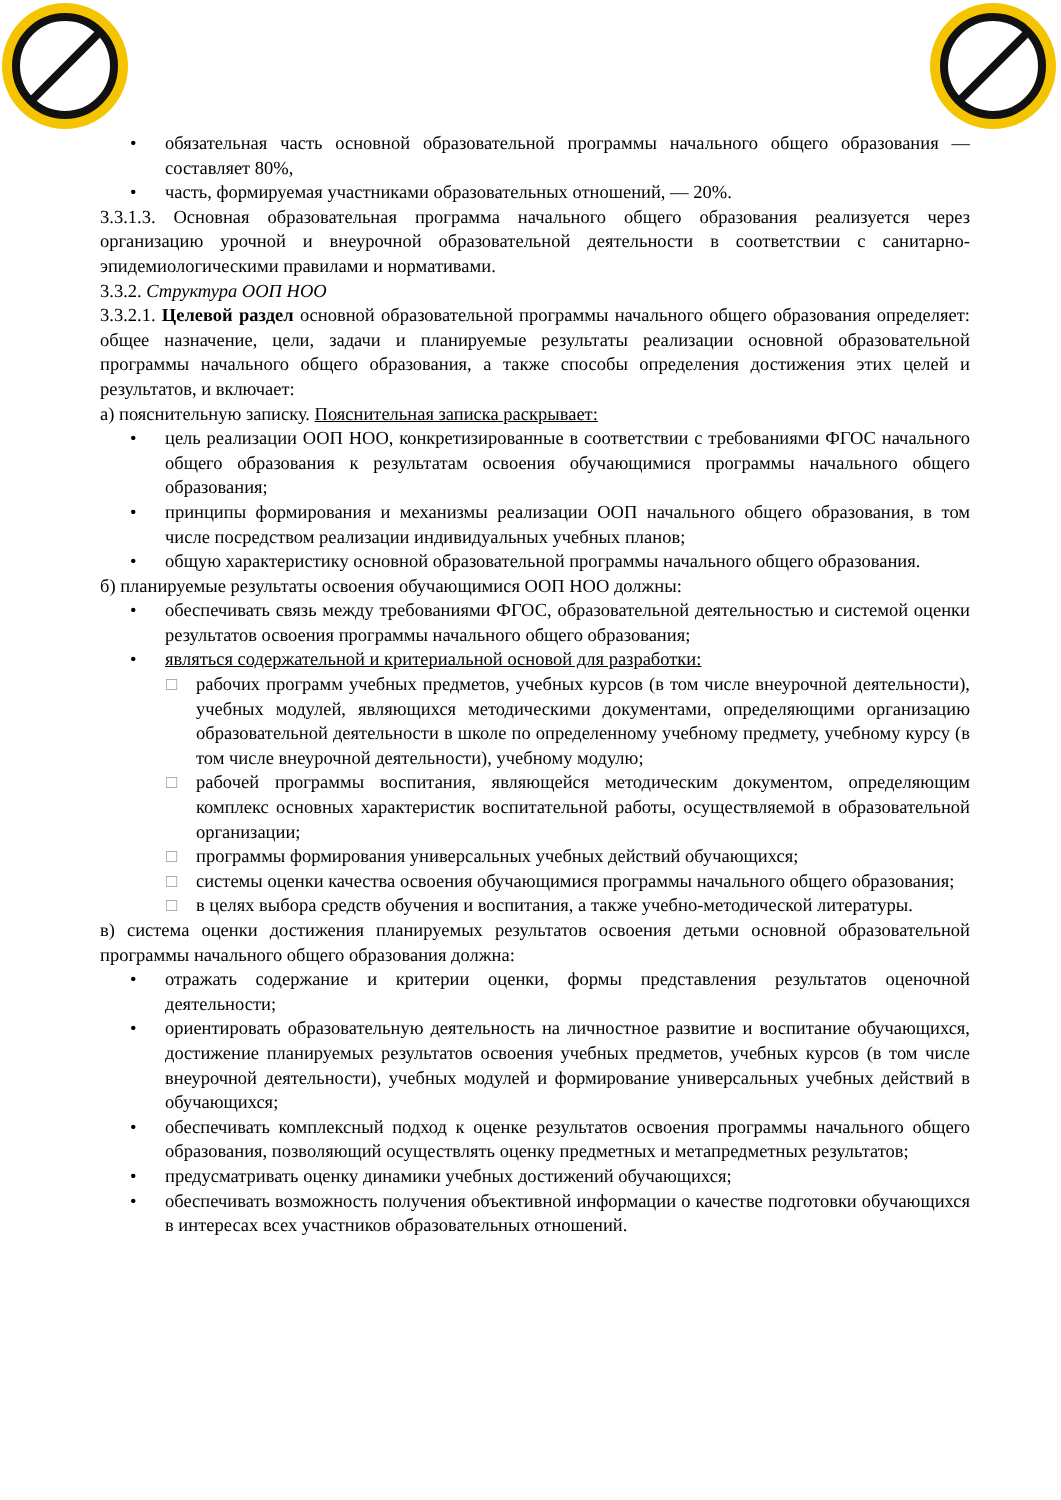• обязательная часть основной образовательной программы начального общего образования — составляет 80%,
• часть, формируемая участниками образовательных отношений, — 20%.
3.3.1.3. Основная образовательная программа начального общего образования реализуется через организацию урочной и внеурочной образовательной деятельности в соответствии с санитарно-эпидемиологическими правилами и нормативами.
3.3.2. Структура ООП НОО
3.3.2.1. Целевой раздел основной образовательной программы начального общего образования определяет: общее назначение, цели, задачи и планируемые результаты реализации основной образовательной программы начального общего образования, а также способы определения достижения этих целей и результатов, и включает:
а) пояснительную записку. Пояснительная записка раскрывает:
• цель реализации ООП НОО, конкретизированные в соответствии с требованиями ФГОС начального общего образования к результатам освоения обучающимися программы начального общего образования;
• принципы формирования и механизмы реализации ООП начального общего образования, в том числе посредством реализации индивидуальных учебных планов;
• общую характеристику основной образовательной программы начального общего образования.
б) планируемые результаты освоения обучающимися ООП НОО должны:
• обеспечивать связь между требованиями ФГОС, образовательной деятельностью и системой оценки результатов освоения программы начального общего образования;
• являться содержательной и критериальной основой для разработки:
□ рабочих программ учебных предметов, учебных курсов (в том числе внеурочной деятельности), учебных модулей, являющихся методическими документами, определяющими организацию образовательной деятельности в школе по определенному учебному предмету, учебному курсу (в том числе внеурочной деятельности), учебному модулю;
□ рабочей программы воспитания, являющейся методическим документом, определяющим комплекс основных характеристик воспитательной работы, осуществляемой в образовательной организации;
□ программы формирования универсальных учебных действий обучающихся;
□ системы оценки качества освоения обучающимися программы начального общего образования;
□ в целях выбора средств обучения и воспитания, а также учебно-методической литературы.
в) система оценки достижения планируемых результатов освоения детьми основной образовательной программы начального общего образования должна:
• отражать содержание и критерии оценки, формы представления результатов оценочной деятельности;
• ориентировать образовательную деятельность на личностное развитие и воспитание обучающихся, достижение планируемых результатов освоения учебных предметов, учебных курсов (в том числе внеурочной деятельности), учебных модулей и формирование универсальных учебных действий в обучающихся;
• обеспечивать комплексный подход к оценке результатов освоения программы начального общего образования, позволяющий осуществлять оценку предметных и метапредметных результатов;
• предусматривать оценку динамики учебных достижений обучающихся;
• обеспечивать возможность получения объективной информации о качестве подготовки обучающихся в интересах всех участников образовательных отношений.